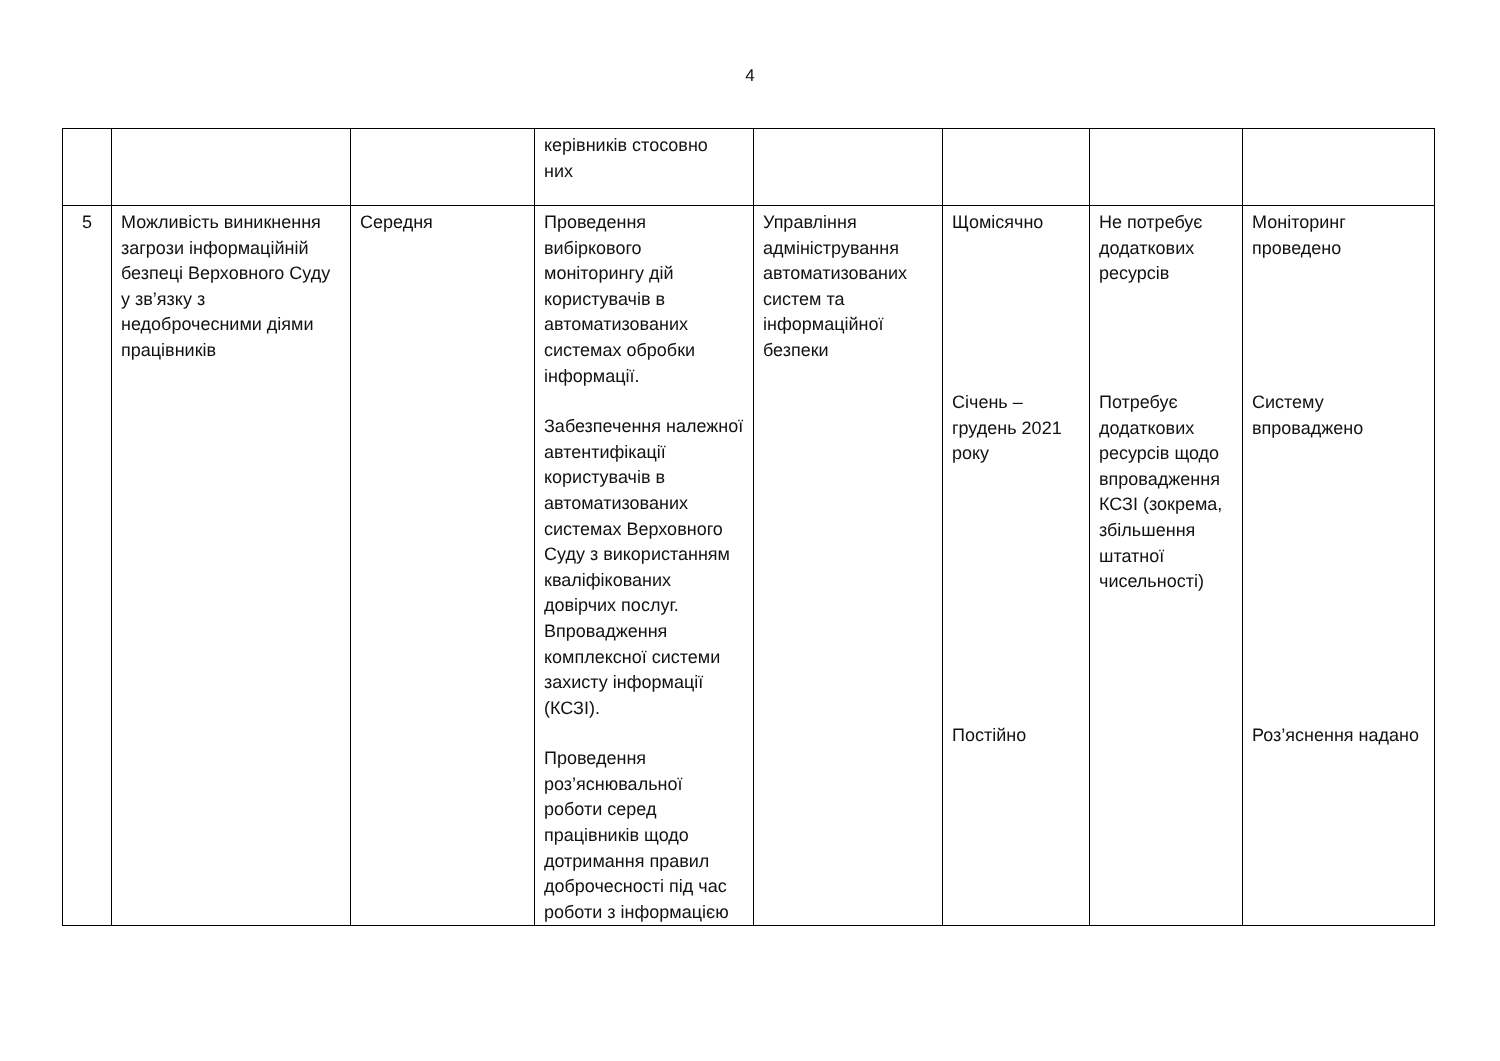4
| | | | керівників стосовно них | | | | |
| 5 | Можливість виникнення загрози інформаційній безпеці Верховного Суду у зв’язку з недоброчесними діями працівників | Середня | Проведення вибіркового моніторингу дій користувачів в автоматизованих системах обробки інформації. Забезпечення належної автентифікації користувачів в автоматизованих системах Верховного Суду з використанням кваліфікованих довірчих послуг. Впровадження комплексної системи захисту інформації (КСЗІ). Проведення роз’яснювальної роботи серед працівників щодо дотримання правил доброчесності під час роботи з інформацією | Управління адміністрування автоматизованих систем та інформаційної безпеки | Щомісячно Січень – грудень 2021 року Постійно | Не потребує додаткових ресурсів Потребує додаткових ресурсів щодо впровадження КСЗІ (зокрема, збільшення штатної чисельності) | Моніторинг проведено Систему впроваджено Роз’яснення надано |